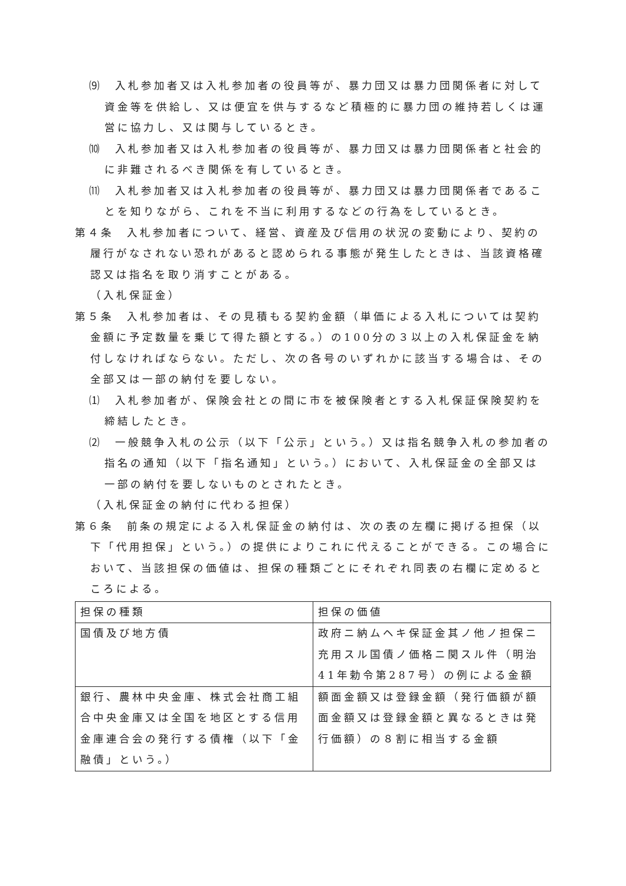⑼　入札参加者又は入札参加者の役員等が、暴力団又は暴力団関係者に対して資金等を供給し、又は便宜を供与するなど積極的に暴力団の維持若しくは運営に協力し、又は関与しているとき。
⑽　入札参加者又は入札参加者の役員等が、暴力団又は暴力団関係者と社会的に非難されるべき関係を有しているとき。
⑾　入札参加者又は入札参加者の役員等が、暴力団又は暴力団関係者であることを知りながら、これを不当に利用するなどの行為をしているとき。
第４条　入札参加者について、経営、資産及び信用の状況の変動により、契約の履行がなされない恐れがあると認められる事態が発生したときは、当該資格確認又は指名を取り消すことがある。
（入札保証金）
第５条　入札参加者は、その見積もる契約金額（単価による入札については契約金額に予定数量を乗じて得た額とする。）の100分の３以上の入札保証金を納付しなければならない。ただし、次の各号のいずれかに該当する場合は、その全部又は一部の納付を要しない。
⑴　入札参加者が、保険会社との間に市を被保険者とする入札保証保険契約を締結したとき。
⑵　一般競争入札の公示（以下「公示」という。）又は指名競争入札の参加者の指名の通知（以下「指名通知」という。）において、入札保証金の全部又は一部の納付を要しないものとされたとき。
（入札保証金の納付に代わる担保）
第６条　前条の規定による入札保証金の納付は、次の表の左欄に掲げる担保（以下「代用担保」という。）の提供によりこれに代えることができる。この場合において、当該担保の価値は、担保の種類ごとにそれぞれ同表の右欄に定めるところによる。
| 担保の種類 | 担保の価値 |
| 国債及び地方債 | 政府ニ納ムヘキ保証金其ノ他ノ担保ニ充用スル国債ノ価格ニ関スル件（明治41年勅令第287号）の例による金額 |
| 銀行、農林中央金庫、株式会社商工組合中央金庫又は全国を地区とする信用金庫連合会の発行する債権（以下「金融債」という。） | 額面金額又は登録金額（発行価額が額面金額又は登録金額と異なるときは発行価額）の８割に相当する金額 |